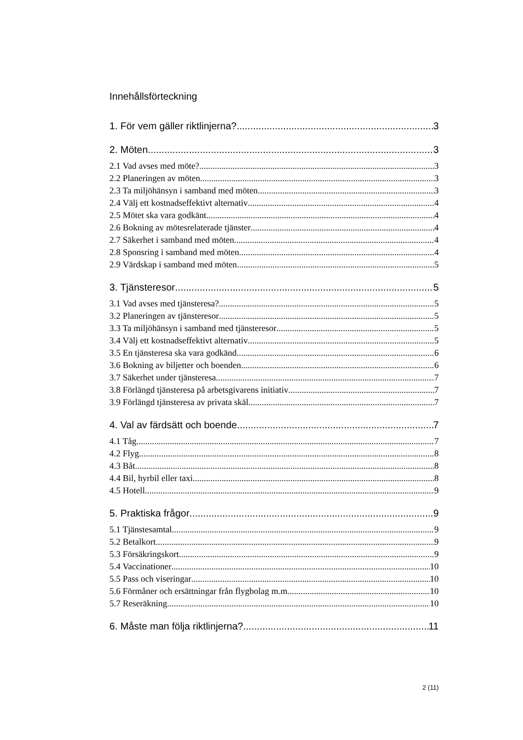Innehållsförteckning
1. För vem gäller riktlinjerna? 3
2. Möten 3
2.1 Vad avses med möte? 3
2.2 Planeringen av möten 3
2.3 Ta miljöhänsyn i samband med möten 3
2.4 Välj ett kostnadseffektivt alternativ 4
2.5 Mötet ska vara godkänt 4
2.6 Bokning av mötesrelaterade tjänster 4
2.7 Säkerhet i samband med möten 4
2.8 Sponsring i samband med möten 4
2.9 Värdskap i samband med möten 5
3. Tjänsteresor 5
3.1 Vad avses med tjänsteresa? 5
3.2 Planeringen av tjänsteresor 5
3.3 Ta miljöhänsyn i samband med tjänsteresor 5
3.4 Välj ett kostnadseffektivt alternativ 5
3.5 En tjänsteresa ska vara godkänd 6
3.6 Bokning av biljetter och boenden 6
3.7 Säkerhet under tjänsteresa 7
3.8 Förlängd tjänsteresa på arbetsgivarens initiativ 7
3.9 Förlängd tjänsteresa av privata skäl 7
4. Val av färdsätt och boende 7
4.1 Tåg 7
4.2 Flyg 8
4.3 Båt 8
4.4 Bil, hyrbil eller taxi 8
4.5 Hotell 9
5. Praktiska frågor 9
5.1 Tjänstesamtal 9
5.2 Betalkort 9
5.3 Försäkringskort 9
5.4 Vaccinationer 10
5.5 Pass och viseringar 10
5.6 Förmåner och ersättningar från flygbolag m.m. 10
5.7 Reseräkning 10
6. Måste man följa riktlinjerna? 11
2 (11)